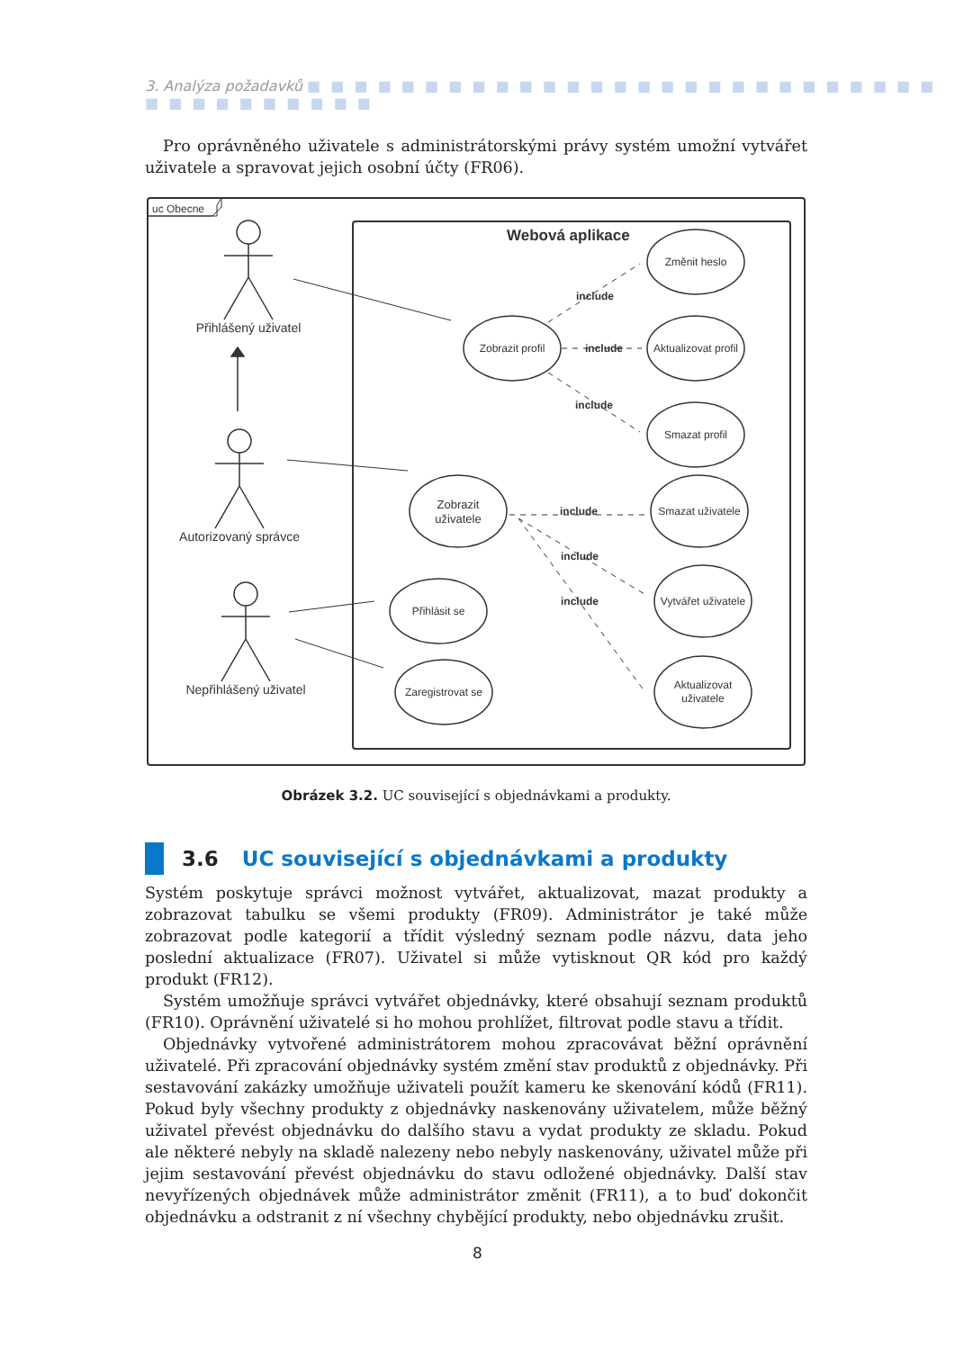3. Analýza požadavků ■ ■ ■ ■ ■ ■ ■ ■ ■ ■ ■ ■ ■ ■ ■ ■ ■ ■ ■ ■ ■ ■ ■ ■ ■ ■ ■ ■ ■ ■ ■ ■ ■ ■ ■ ■ ■
Pro oprávněného uživatele s administrátorskými právy systém umožní vytvářet uživatele a spravovat jejich osobní účty (FR06).
uc Obecne
Webová aplikace
Přihlášený uživatel
Autorizovaný správce
Nepřihlášený uživatel
Zobrazit profil
Změnit heslo
Aktualizovat profil
Smazat profil
Zobrazit
uživatele
Smazat uživatele
Vytvářet uživatele
Aktualizovat
uživatele
Přihlásit se
Zaregistrovat se
include
include
include
include
include
include
Obrázek 3.2. UC související s objednávkami a produkty.
3.6 UC související s objednávkami a produkty
Systém poskytuje správci možnost vytvářet, aktualizovat, mazat produkty a zobrazovat tabulku se všemi produkty (FR09). Administrátor je také může zobrazovat podle kategorií a třídit výsledný seznam podle názvu, data jeho poslední aktualizace (FR07). Uživatel si může vytisknout QR kód pro každý produkt (FR12).
Systém umožňuje správci vytvářet objednávky, které obsahují seznam produktů (FR10). Oprávnění uživatelé si ho mohou prohlížet, filtrovat podle stavu a třídit.
Objednávky vytvořené administrátorem mohou zpracovávat běžní oprávnění uživatelé. Při zpracování objednávky systém změní stav produktů z objednávky. Při sestavování zakázky umožňuje uživateli použít kameru ke skenování kódů (FR11). Pokud byly všechny produkty z objednávky naskenovány uživatelem, může běžný uživatel převést objednávku do dalšího stavu a vydat produkty ze skladu. Pokud ale některé nebyly na skladě nalezeny nebo nebyly naskenovány, uživatel může při jejim sestavování převést objednávku do stavu odložené objednávky. Další stav nevyřízených objednávek může administrátor změnit (FR11), a to buď dokončit objednávku a odstranit z ní všechny chybějící produkty, nebo objednávku zrušit.
8